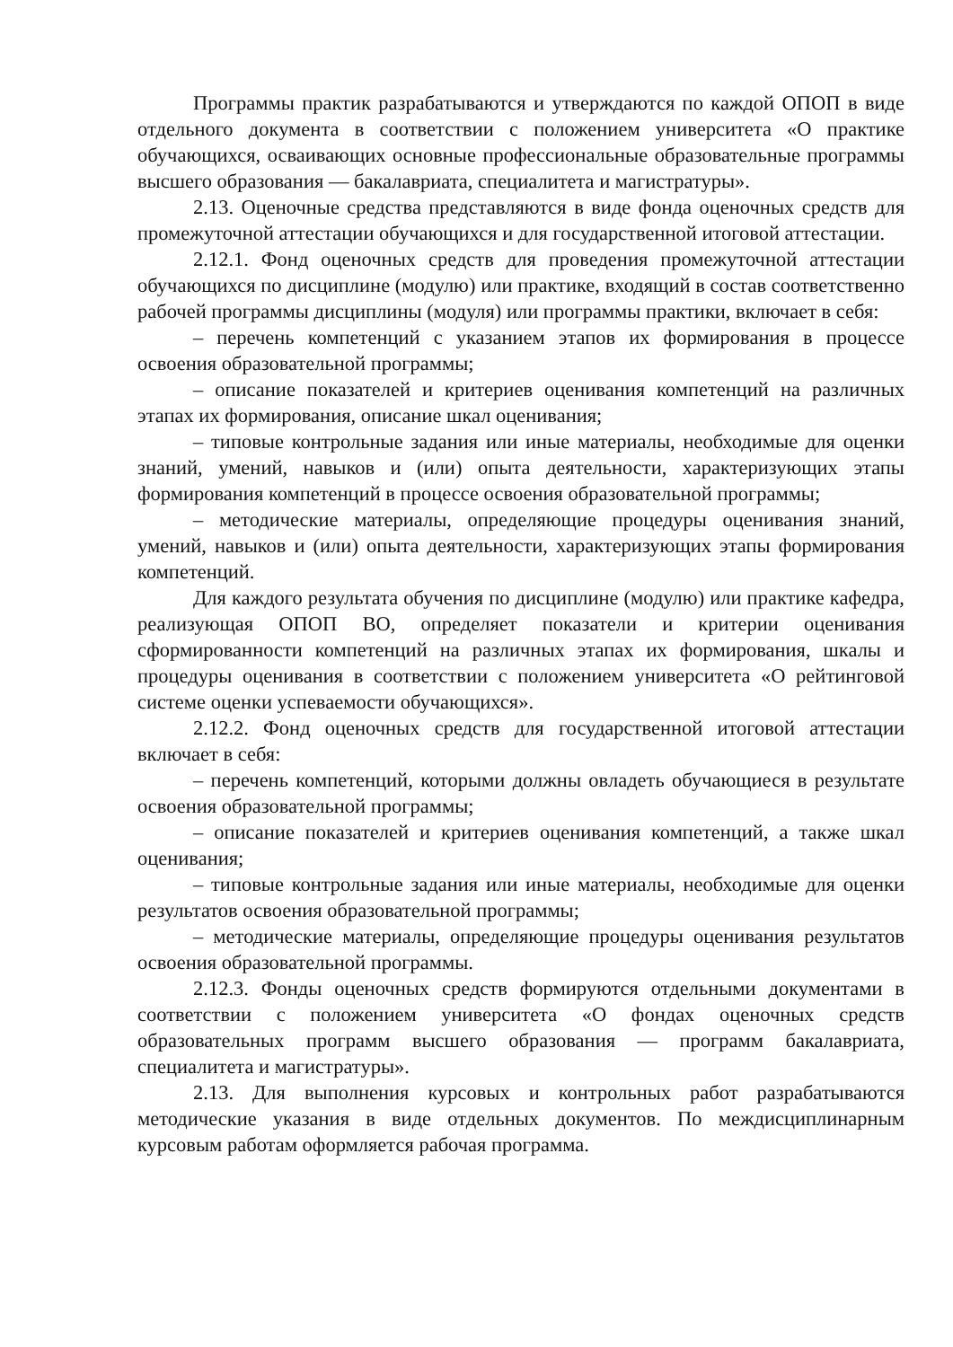Программы практик разрабатываются и утверждаются по каждой ОПОП в виде отдельного документа в соответствии с положением университета «О практике обучающихся, осваивающих основные профессиональные образовательные программы высшего образования — бакалавриата, специалитета и магистратуры».
2.13. Оценочные средства представляются в виде фонда оценочных средств для промежуточной аттестации обучающихся и для государственной итоговой аттестации.
2.12.1. Фонд оценочных средств для проведения промежуточной аттестации обучающихся по дисциплине (модулю) или практике, входящий в состав соответственно рабочей программы дисциплины (модуля) или программы практики, включает в себя:
– перечень компетенций с указанием этапов их формирования в процессе освоения образовательной программы;
– описание показателей и критериев оценивания компетенций на различных этапах их формирования, описание шкал оценивания;
– типовые контрольные задания или иные материалы, необходимые для оценки знаний, умений, навыков и (или) опыта деятельности, характеризующих этапы формирования компетенций в процессе освоения образовательной программы;
– методические материалы, определяющие процедуры оценивания знаний, умений, навыков и (или) опыта деятельности, характеризующих этапы формирования компетенций.
Для каждого результата обучения по дисциплине (модулю) или практике кафедра, реализующая ОПОП ВО, определяет показатели и критерии оценивания сформированности компетенций на различных этапах их формирования, шкалы и процедуры оценивания в соответствии с положением университета «О рейтинговой системе оценки успеваемости обучающихся».
2.12.2. Фонд оценочных средств для государственной итоговой аттестации включает в себя:
– перечень компетенций, которыми должны овладеть обучающиеся в результате освоения образовательной программы;
– описание показателей и критериев оценивания компетенций, а также шкал оценивания;
– типовые контрольные задания или иные материалы, необходимые для оценки результатов освоения образовательной программы;
– методические материалы, определяющие процедуры оценивания результатов освоения образовательной программы.
2.12.3. Фонды оценочных средств формируются отдельными документами в соответствии с положением университета «О фондах оценочных средств образовательных программ высшего образования — программ бакалавриата, специалитета и магистратуры».
2.13. Для выполнения курсовых и контрольных работ разрабатываются методические указания в виде отдельных документов. По междисциплинарным курсовым работам оформляется рабочая программа.